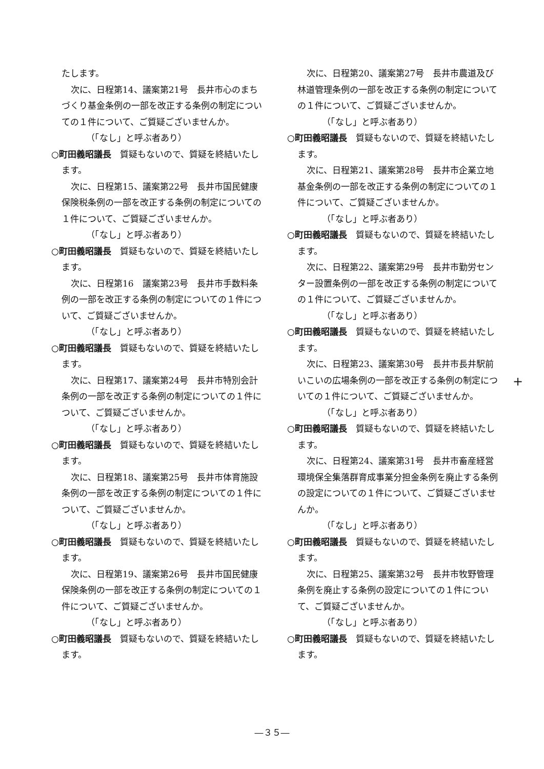たします。
次に、日程第14、議案第21号　長井市心のまちづくり基金条例の一部を改正する条例の制定についての１件について、ご質疑ございませんか。
（「なし」と呼ぶ者あり）
○町田義昭議長　質疑もないので、質疑を終結いたします。
次に、日程第15、議案第22号　長井市国民健康保険税条例の一部を改正する条例の制定についての１件について、ご質疑ございませんか。
（「なし」と呼ぶ者あり）
○町田義昭議長　質疑もないので、質疑を終結いたします。
次に、日程第16　議案第23号　長井市手数料条例の一部を改正する条例の制定についての１件について、ご質疑ございませんか。
（「なし」と呼ぶ者あり）
○町田義昭議長　質疑もないので、質疑を終結いたします。
次に、日程第17、議案第24号　長井市特別会計条例の一部を改正する条例の制定についての１件について、ご質疑ございませんか。
（「なし」と呼ぶ者あり）
○町田義昭議長　質疑もないので、質疑を終結いたします。
次に、日程第18、議案第25号　長井市体育施設条例の一部を改正する条例の制定についての１件について、ご質疑ございませんか。
（「なし」と呼ぶ者あり）
○町田義昭議長　質疑もないので、質疑を終結いたします。
次に、日程第19、議案第26号　長井市国民健康保険条例の一部を改正する条例の制定についての１件について、ご質疑ございませんか。
（「なし」と呼ぶ者あり）
○町田義昭議長　質疑もないので、質疑を終結いたします。
次に、日程第20、議案第27号　長井市農道及び林道管理条例の一部を改正する条例の制定についての１件について、ご質疑ございませんか。
（「なし」と呼ぶ者あり）
○町田義昭議長　質疑もないので、質疑を終結いたします。
次に、日程第21、議案第28号　長井市企業立地基金条例の一部を改正する条例の制定についての１件について、ご質疑ございませんか。
（「なし」と呼ぶ者あり）
○町田義昭議長　質疑もないので、質疑を終結いたします。
次に、日程第22、議案第29号　長井市勤労センター設置条例の一部を改正する条例の制定についての１件について、ご質疑ございませんか。
（「なし」と呼ぶ者あり）
○町田義昭議長　質疑もないので、質疑を終結いたします。
次に、日程第23、議案第30号　長井市長井駅前いこいの広場条例の一部を改正する条例の制定についての１件について、ご質疑ございませんか。
（「なし」と呼ぶ者あり）
○町田義昭議長　質疑もないので、質疑を終結いたします。
次に、日程第24、議案第31号　長井市畜産経営環境保全集落群育成事業分担金条例を廃止する条例の設定についての１件について、ご質疑ございませんか。
（「なし」と呼ぶ者あり）
○町田義昭議長　質疑もないので、質疑を終結いたします。
次に、日程第25、議案第32号　長井市牧野管理条例を廃止する条例の設定についての１件について、ご質疑ございませんか。
（「なし」と呼ぶ者あり）
○町田義昭議長　質疑もないので、質疑を終結いたします。
+
―３５―